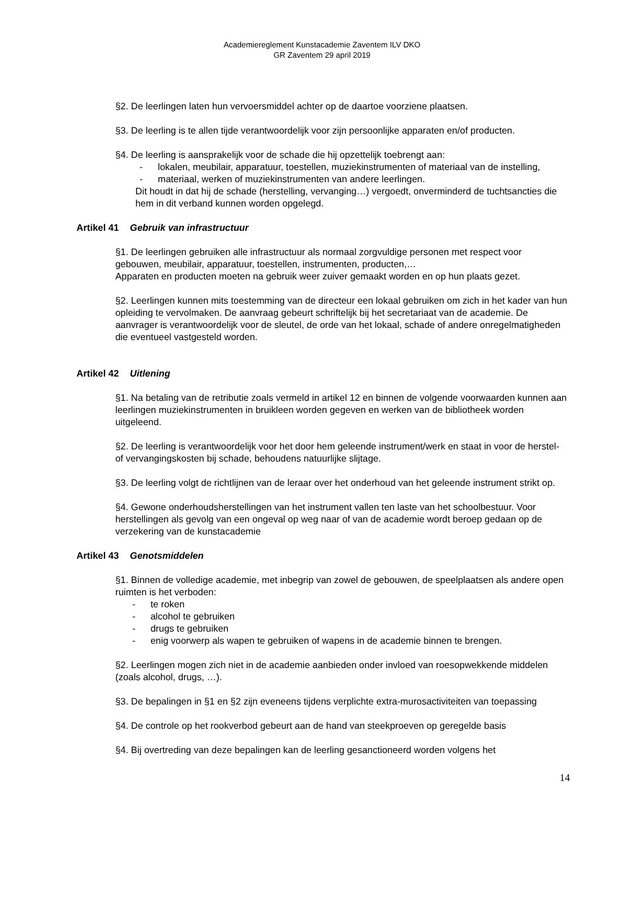Academiereglement Kunstacademie Zaventem ILV DKO
GR Zaventem 29 april 2019
§2. De leerlingen laten hun vervoersmiddel achter op de daartoe voorziene plaatsen.
§3. De leerling is te allen tijde verantwoordelijk voor zijn persoonlijke apparaten en/of producten.
§4. De leerling is aansprakelijk voor de schade die hij opzettelijk toebrengt aan:
- lokalen, meubilair, apparatuur, toestellen, muziekinstrumenten of materiaal van de instelling,
- materiaal, werken of muziekinstrumenten van andere leerlingen.
Dit houdt in dat hij de schade (herstelling, vervanging…) vergoedt, onverminderd de tuchtsancties die hem in dit verband kunnen worden opgelegd.
Artikel 41 Gebruik van infrastructuur
§1. De leerlingen gebruiken alle infrastructuur als normaal zorgvuldige personen met respect voor gebouwen, meubilair, apparatuur, toestellen, instrumenten, producten,…
Apparaten en producten moeten na gebruik weer zuiver gemaakt worden en op hun plaats gezet.
§2. Leerlingen kunnen mits toestemming van de directeur een lokaal gebruiken om zich in het kader van hun opleiding te vervolmaken. De aanvraag gebeurt schriftelijk bij het secretariaat van de academie. De aanvrager is verantwoordelijk voor de sleutel, de orde van het lokaal, schade of andere onregelmatigheden die eventueel vastgesteld worden.
Artikel 42 Uitlening
§1. Na betaling van de retributie zoals vermeld in artikel 12 en binnen de volgende voorwaarden kunnen aan leerlingen muziekinstrumenten in bruikleen worden gegeven en werken van de bibliotheek worden uitgeleend.
§2. De leerling is verantwoordelijk voor het door hem geleende instrument/werk en staat in voor de herstel- of vervangingskosten bij schade, behoudens natuurlijke slijtage.
§3. De leerling volgt de richtlijnen van de leraar over het onderhoud van het geleende instrument strikt op.
§4. Gewone onderhoudsherstellingen van het instrument vallen ten laste van het schoolbestuur. Voor herstellingen als gevolg van een ongeval op weg naar of van de academie wordt beroep gedaan op de verzekering van de kunstacademie
Artikel 43 Genotsmiddelen
§1. Binnen de volledige academie, met inbegrip van zowel de gebouwen, de speelplaatsen als andere open ruimten is het verboden:
- te roken
- alcohol te gebruiken
- drugs te gebruiken
- enig voorwerp als wapen te gebruiken of wapens in de academie binnen te brengen.
§2. Leerlingen mogen zich niet in de academie aanbieden onder invloed van roesopwekkende middelen (zoals alcohol, drugs, …).
§3. De bepalingen in §1 en §2 zijn eveneens tijdens verplichte extra-murosactiviteiten van toepassing
§4. De controle op het rookverbod gebeurt aan de hand van steekproeven op geregelde basis
§4. Bij overtreding van deze bepalingen kan de leerling gesanctioneerd worden volgens het
14